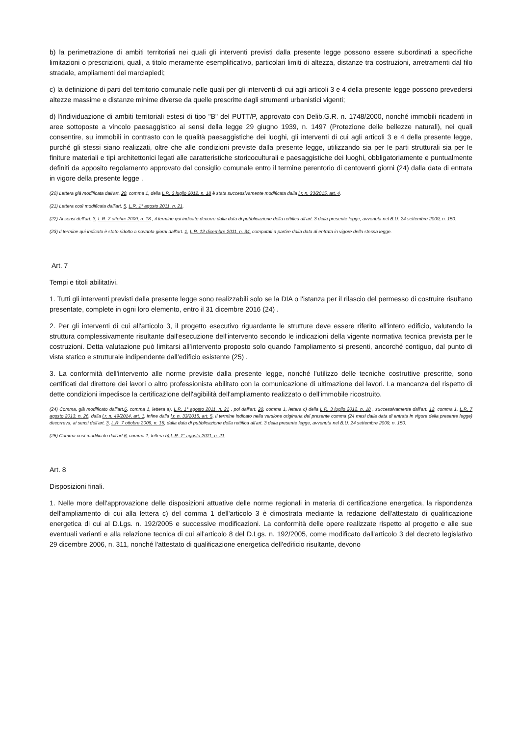b) la perimetrazione di ambiti territoriali nei quali gli interventi previsti dalla presente legge possono essere subordinati a specifiche limitazioni o prescrizioni, quali, a titolo meramente esemplificativo, particolari limiti di altezza, distanze tra costruzioni, arretramenti dal filo stradale, ampliamenti dei marciapiedi;
c) la definizione di parti del territorio comunale nelle quali per gli interventi di cui agli articoli 3 e 4 della presente legge possono prevedersi altezze massime e distanze minime diverse da quelle prescritte dagli strumenti urbanistici vigenti;
d) l'individuazione di ambiti territoriali estesi di tipo "B" del PUTT/P, approvato con Delib.G.R. n. 1748/2000, nonché immobili ricadenti in aree sottoposte a vincolo paesaggistico ai sensi della legge 29 giugno 1939, n. 1497 (Protezione delle bellezze naturali), nei quali consentire, su immobili in contrasto con le qualità paesaggistiche dei luoghi, gli interventi di cui agli articoli 3 e 4 della presente legge, purché gli stessi siano realizzati, oltre che alle condizioni previste dalla presente legge, utilizzando sia per le parti strutturali sia per le finiture materiali e tipi architettonici legati alle caratteristiche storicoculturali e paesaggistiche dei luoghi, obbligatoriamente e puntualmente definiti da apposito regolamento approvato dal consiglio comunale entro il termine perentorio di centoventi giorni (24) dalla data di entrata in vigore della presente legge .
(20) Lettera già modificata dall'art. 20, comma 1, della L.R. 3 luglio 2012, n. 18 è stata successivamente modificata dalla l.r. n. 33/2015, art. 4.
(21) Lettera così modificata dall'art. 5, L.R. 1° agosto 2011, n. 21.
(22) Ai sensi dell'art. 3, L.R. 7 ottobre 2009, n. 18 , il termine qui indicato decorre dalla data di pubblicazione della rettifica all'art. 3 della presente legge, avvenuta nel B.U. 24 settembre 2009, n. 150.
(23) Il termine qui indicato è stato ridotto a novanta giorni dall'art. 1, L.R. 12 dicembre 2011, n. 34, computati a partire dalla data di entrata in vigore della stessa legge.
Art. 7
Tempi e titoli abilitativi.
1. Tutti gli interventi previsti dalla presente legge sono realizzabili solo se la DIA o l'istanza per il rilascio del permesso di costruire risultano presentate, complete in ogni loro elemento, entro il 31 dicembre 2016 (24) .
2. Per gli interventi di cui all'articolo 3, il progetto esecutivo riguardante le strutture deve essere riferito all'intero edificio, valutando la struttura complessivamente risultante dall'esecuzione dell'intervento secondo le indicazioni della vigente normativa tecnica prevista per le costruzioni. Detta valutazione può limitarsi all’intervento proposto solo quando l’ampliamento si presenti, ancorché contiguo, dal punto di vista statico e strutturale indipendente dall’edificio esistente (25) .
3. La conformità dell'intervento alle norme previste dalla presente legge, nonché l'utilizzo delle tecniche costruttive prescritte, sono certificati dal direttore dei lavori o altro professionista abilitato con la comunicazione di ultimazione dei lavori. La mancanza del rispetto di dette condizioni impedisce la certificazione dell'agibilità dell'ampliamento realizzato o dell'immobile ricostruito.
(24) Comma, già modificato dall'art.6, comma 1, lettera a), L.R. 1° agosto 2011, n. 21 , poi dall'art. 20, comma 1, lettera c) della L.R. 3 luglio 2012, n. 18 , successivamente dall'art. 12, comma 1, L.R. 7 agosto 2013, n. 26, dalla l.r. n. 49/2014, art. 1, infine dalla l.r. n. 33/2015, art. 5. Il termine indicato nella versione originaria del presente comma (24 mesi dalla data di entrata in vigore della presente legge) decorreva, ai sensi dell'art. 3, L.R. 7 ottobre 2009, n. 18, dalla data di pubblicazione della rettifica all'art. 3 della presente legge, avvenuta nel B.U. 24 settembre 2009, n. 150.
(25) Comma così modificato dall'art.6, comma 1, lettera b),L.R. 1° agosto 2011, n. 21.
Art. 8
Disposizioni finali.
1. Nelle more dell'approvazione delle disposizioni attuative delle norme regionali in materia di certificazione energetica, la rispondenza dell'ampliamento di cui alla lettera c) del comma 1 dell'articolo 3 è dimostrata mediante la redazione dell'attestato di qualificazione energetica di cui al D.Lgs. n. 192/2005 e successive modificazioni. La conformità delle opere realizzate rispetto al progetto e alle sue eventuali varianti e alla relazione tecnica di cui all'articolo 8 del D.Lgs. n. 192/2005, come modificato dall'articolo 3 del decreto legislativo 29 dicembre 2006, n. 311, nonché l'attestato di qualificazione energetica dell'edificio risultante, devono